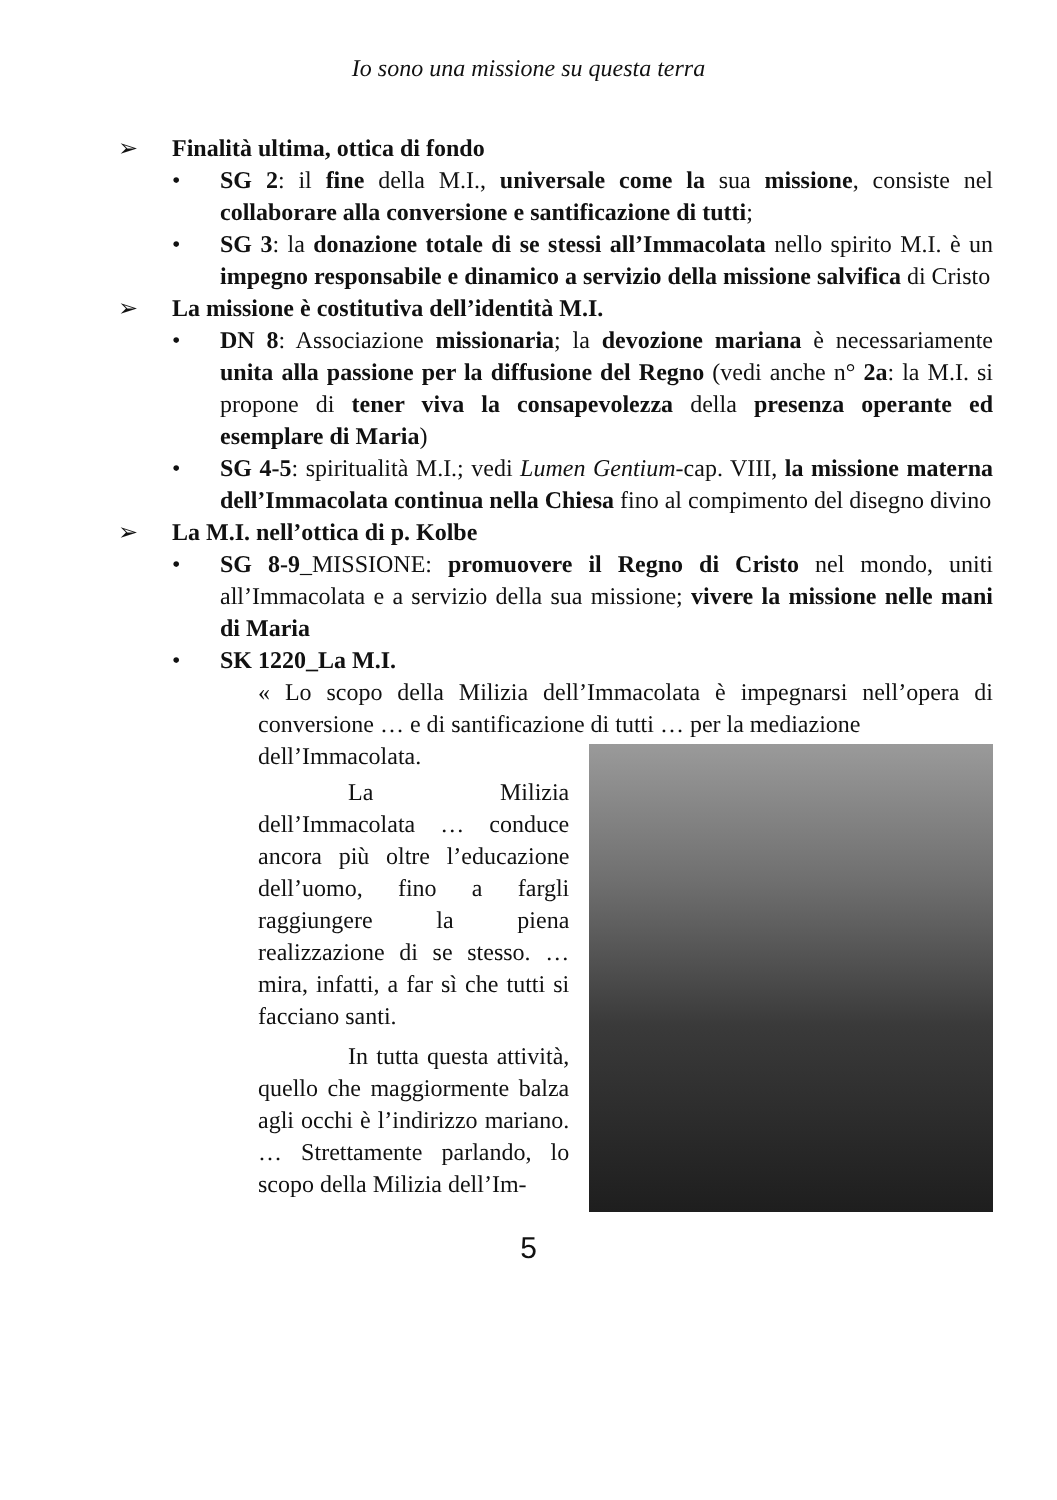Io sono una missione su questa terra
➢ Finalità ultima, ottica di fondo
• SG 2: il fine della M.I., universale come la sua missione, consiste nel collaborare alla conversione e santificazione di tutti;
• SG 3: la donazione totale di se stessi all’Immacolata nello spirito M.I. è un impegno responsabile e dinamico a servizio della missione salvifica di Cristo
➢ La missione è costitutiva dell’identità M.I.
• DN 8: Associazione missionaria; la devozione mariana è necessariamente unita alla passione per la diffusione del Regno (vedi anche n° 2a: la M.I. si propone di tener viva la consapevolezza della presenza operante ed esemplare di Maria)
• SG 4-5: spiritualità M.I.; vedi Lumen Gentium-cap. VIII, la missione materna dell’Immacolata continua nella Chiesa fino al compimento del disegno divino
➢ La M.I. nell’ottica di p. Kolbe
• SG 8-9_MISSIONE: promuovere il Regno di Cristo nel mondo, uniti all’Immacolata e a servizio della sua missione; vivere la missione nelle mani di Maria
• SK 1220_La M.I.
« Lo scopo della Milizia dell’Immacolata è impegnarsi nell’opera di conversione … e di santificazione di tutti … per la mediazione
dell’Immacolata.
La Milizia dell’Immacolata … conduce ancora più oltre l’educazione dell’uomo, fino a fargli raggiungere la piena realizzazione di se stesso. … mira, infatti, a far sì che tutti si facciano santi.
In tutta questa attività, quello che maggiormente balza agli occhi è l’indirizzo mariano. … Strettamente parlando, lo scopo della Milizia dell’Im-
5